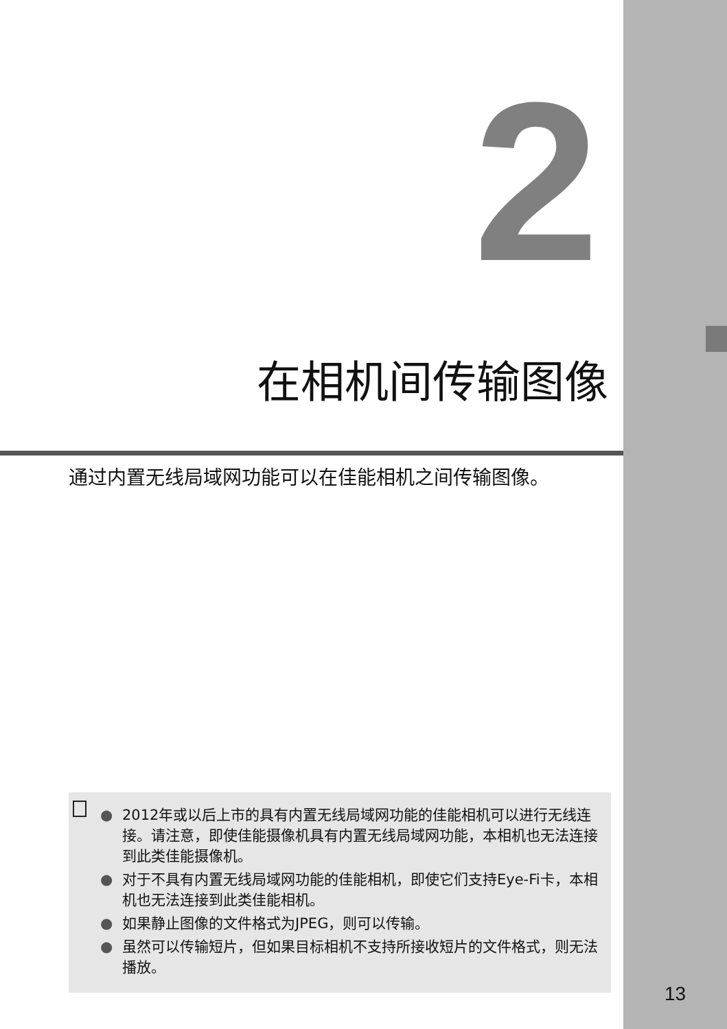2
在相机间传输图像
通过内置无线局域网功能可以在佳能相机之间传输图像。
● 2012年或以后上市的具有内置无线局域网功能的佳能相机可以进行无线连接。请注意，即使佳能摄像机具有内置无线局域网功能，本相机也无法连接到此类佳能摄像机。
● 对于不具有内置无线局域网功能的佳能相机，即使它们支持Eye-Fi卡，本相机也无法连接到此类佳能相机。
● 如果静止图像的文件格式为JPEG，则可以传输。
● 虽然可以传输短片，但如果目标相机不支持所接收短片的文件格式，则无法播放。
13